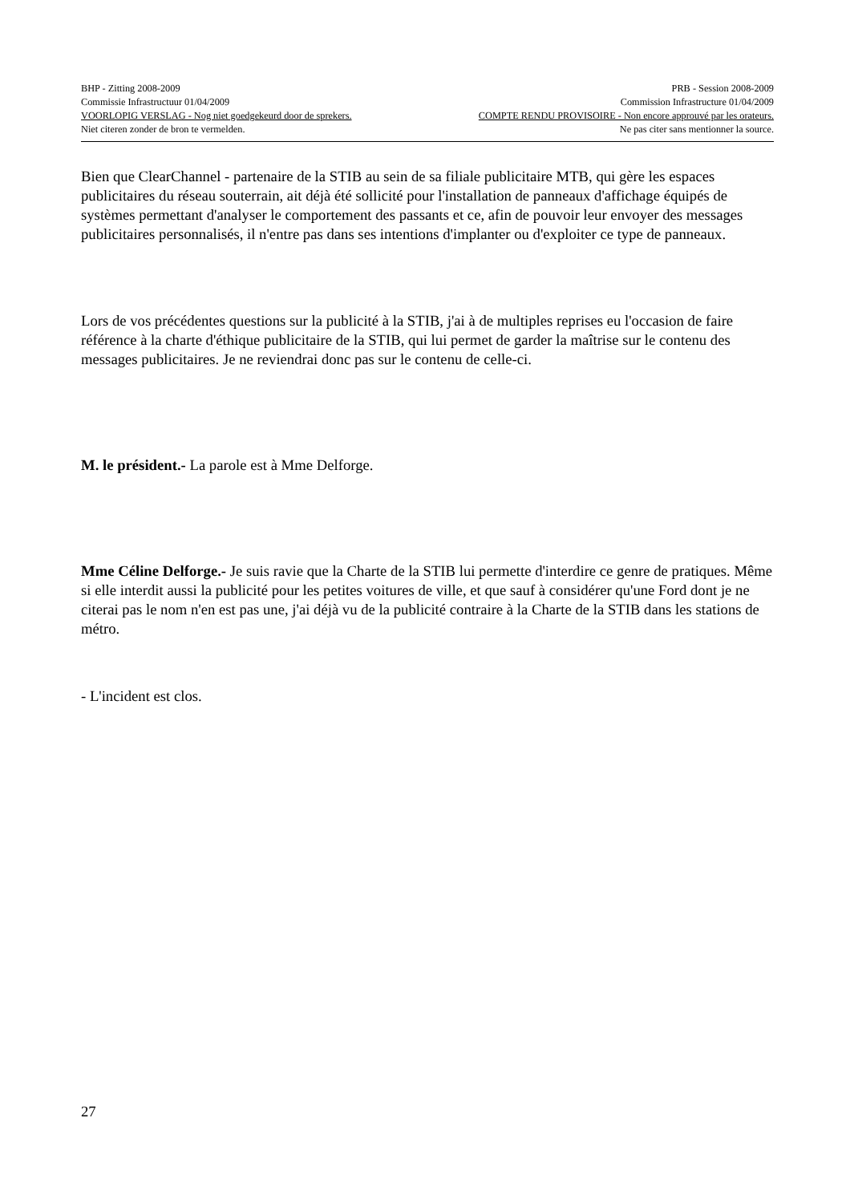BHP - Zitting 2008-2009 PRB - Session 2008-2009
Commissie Infrastructuur 01/04/2009 Commission Infrastructure 01/04/2009
VOORLOPIG VERSLAG - Nog niet goedgekeurd door de sprekers. COMPTE RENDU PROVISOIRE - Non encore approuvé par les orateurs.
Niet citeren zonder de bron te vermelden. Ne pas citer sans mentionner la source.
Bien que ClearChannel - partenaire de la STIB au sein de sa filiale publicitaire MTB, qui gère les espaces publicitaires du réseau souterrain, ait déjà été sollicité pour l'installation de panneaux d'affichage équipés de systèmes permettant d'analyser le comportement des passants et ce, afin de pouvoir leur envoyer des messages publicitaires personnalisés, il n'entre pas dans ses intentions d'implanter ou d'exploiter ce type de panneaux.
Lors de vos précédentes questions sur la publicité à la STIB, j'ai à de multiples reprises eu l'occasion de faire référence à la charte d'éthique publicitaire de la STIB, qui lui permet de garder la maîtrise sur le contenu des messages publicitaires. Je ne reviendrai donc pas sur le contenu de celle-ci.
M. le président.- La parole est à Mme Delforge.
Mme Céline Delforge.- Je suis ravie que la Charte de la STIB lui permette d'interdire ce genre de pratiques. Même si elle interdit aussi la publicité pour les petites voitures de ville, et que sauf à considérer qu'une Ford dont je ne citerai pas le nom n'en est pas une, j'ai déjà vu de la publicité contraire à la Charte de la STIB dans les stations de métro.
- L'incident est clos.
27